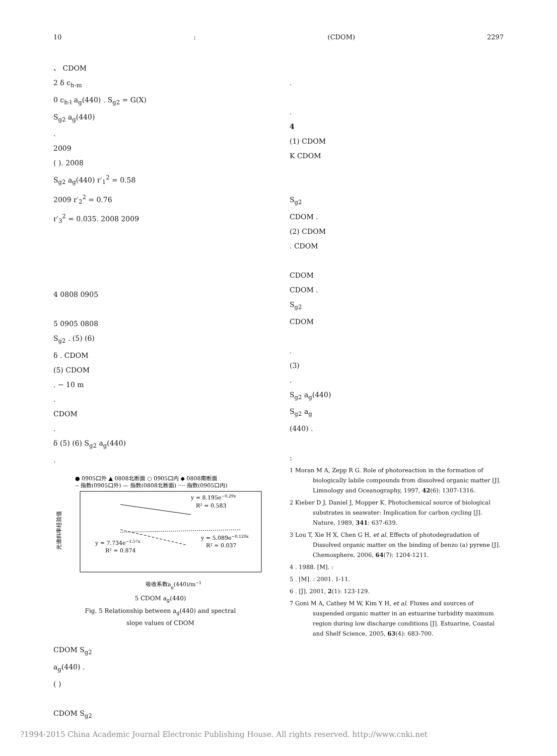10: (CDOM) 2297
、 CDOM
2 δ c<sub>h-m</sub>
0 c<sub>h-l</sub> a<sub>g</sub>(440) . S<sub>g2</sub> = G(X)
S<sub>g2</sub> a<sub>g</sub>(440)
.
2009
( ). 2008
S<sub>g2</sub> a<sub>g</sub>(440) r′<sub>1</sub><sup>2</sup> = 0.58
2009 r′<sub>2</sub><sup>2</sup> = 0.76
r′<sub>3</sub><sup>2</sup> = 0.035. 2008 2009
4 0808 0905
5 0905 0808
S<sub>g2</sub> . (5) (6)
δ . CDOM
(5) CDOM
. − 10 m
.
CDOM
.
δ (5) (6) S<sub>g2</sub> a<sub>g</sub>(440)
.
● 0905口外 ▲ 0808北断面 ○ 0905口内 ◆ 0808南断面
-- 指数(0905口外) — 指数(0808北断面) ···· 指数(0905口内)
y = 8.195e−0.29x
y = 7.734e−1.57x
y = 5.089e−0.120x
R² = 0.583
R² = 0.874
R² = 0.037
吸收系数ag(440)/m−1
光谱斜率经验值
5 CDOM a<sub>g</sub>(440)
Fig. 5 Relationship between a<sub>g</sub>(440) and spectral
slope values of CDOM
CDOM S<sub>g2</sub>
a<sub>g</sub>(440) .
( )
CDOM S<sub>g2</sub>
.
.
4
(1) CDOM
K CDOM
S<sub>g2</sub>
CDOM .
(2) CDOM
. CDOM
CDOM
CDOM .
S<sub>g2</sub>
CDOM
.
(3)
.
S<sub>g2</sub> a<sub>g</sub>(440)
S<sub>g2</sub> a<sub>g</sub>
(440) .
:
1 Moran M A, Zepp R G. Role of photoreaction in the formation of biologically labile compounds from dissolved organic matter [J]. Limnology and Oceanography, 1997, 42(6): 1307-1316.
2 Kieber D J, Daniel J, Mopper K. Photochemical source of biological substrates in seawater: Implication for carbon cycling [J]. Nature, 1989, 341: 637-639.
3 Lou T, Xie H X, Chen G H, et al. Effects of photodegradation of Dissolved organic matter on the binding of benzo (a) pyrene [J]. Chemosphere, 2006, 64(7): 1204-1211.
4 . 1988. [M]. :
5 . [M]. : 2001. 1-11.
6 . [J]. 2001, 2(1): 123-129.
7 Goni M A, Cathey M W, Kim Y H, et al. Fluxes and sources of suspended organic matter in an estuarine turbidity maximum region during low discharge conditions [J]. Estuarine, Coastal and Shelf Science, 2005, 63(4): 683-700.
?1994-2015 China Academic Journal Electronic Publishing House. All rights reserved. http://www.cnki.net